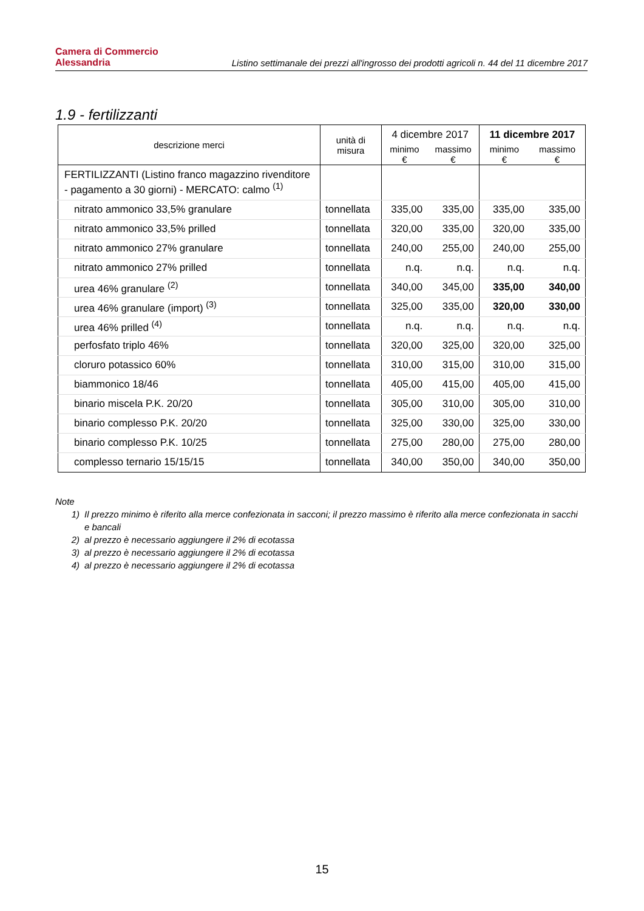Camera di Commercio
Alessandria
Listino settimanale dei prezzi all'ingrosso dei prodotti agricoli n. 44 del 11 dicembre 2017
1.9 - fertilizzanti
| descrizione merci | unità di misura | 4 dicembre 2017 | | 11 dicembre 2017 | |
| --- | --- | --- | --- | --- | --- |
| | | minimo € | massimo € | minimo € | massimo € |
| FERTILIZZANTI (Listino franco magazzino rivenditore - pagamento a 30 giorni) - MERCATO: calmo <sup>(1)</sup> | | | | | |
| nitrato ammonico 33,5% granulare | tonnellata | 335,00 | 335,00 | 335,00 | 335,00 |
| nitrato ammonico 33,5% prilled | tonnellata | 320,00 | 335,00 | 320,00 | 335,00 |
| nitrato ammonico 27% granulare | tonnellata | 240,00 | 255,00 | 240,00 | 255,00 |
| nitrato ammonico 27% prilled | tonnellata | n.q. | n.q. | n.q. | n.q. |
| urea 46% granulare <sup>(2)</sup> | tonnellata | 340,00 | 345,00 | 335,00 | 340,00 |
| urea 46% granulare (import) <sup>(3)</sup> | tonnellata | 325,00 | 335,00 | 320,00 | 330,00 |
| urea 46% prilled <sup>(4)</sup> | tonnellata | n.q. | n.q. | n.q. | n.q. |
| perfosfato triplo 46% | tonnellata | 320,00 | 325,00 | 320,00 | 325,00 |
| cloruro potassico 60% | tonnellata | 310,00 | 315,00 | 310,00 | 315,00 |
| biammonico 18/46 | tonnellata | 405,00 | 415,00 | 405,00 | 415,00 |
| binario miscela P.K. 20/20 | tonnellata | 305,00 | 310,00 | 305,00 | 310,00 |
| binario complesso P.K. 20/20 | tonnellata | 325,00 | 330,00 | 325,00 | 330,00 |
| binario complesso P.K. 10/25 | tonnellata | 275,00 | 280,00 | 275,00 | 280,00 |
| complesso ternario 15/15/15 | tonnellata | 340,00 | 350,00 | 340,00 | 350,00 |
Note
1) Il prezzo minimo è riferito alla merce confezionata in sacconi; il prezzo massimo è riferito alla merce confezionata in sacchi e bancali
2) al prezzo è necessario aggiungere il 2% di ecotassa
3) al prezzo è necessario aggiungere il 2% di ecotassa
4) al prezzo è necessario aggiungere il 2% di ecotassa
15